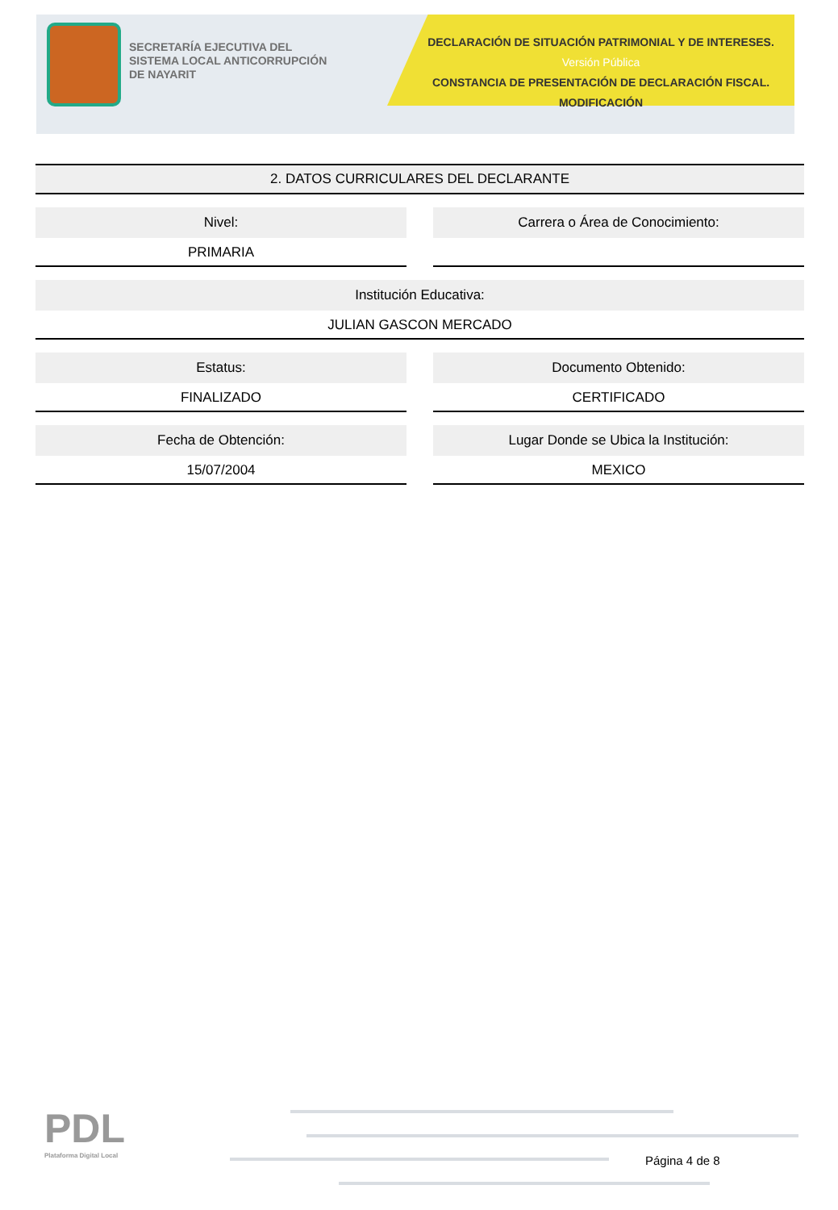SECRETARÍA EJECUTIVA DEL
SISTEMA LOCAL ANTICORRUPCIÓN
DE NAYARIT
DECLARACIÓN DE SITUACIÓN PATRIMONIAL Y DE INTERESES. Versión Pública
CONSTANCIA DE PRESENTACIÓN DE DECLARACIÓN FISCAL.
MODIFICACIÓN
2. DATOS CURRICULARES DEL DECLARANTE
Nivel:
PRIMARIA
Carrera o Área de Conocimiento:
Institución Educativa:
JULIAN GASCON MERCADO
Estatus:
FINALIZADO
Documento Obtenido:
CERTIFICADO
Fecha de Obtención:
15/07/2004
Lugar Donde se Ubica la Institución:
MEXICO
PDL
Plataforma Digital Local
Página 4 de 8